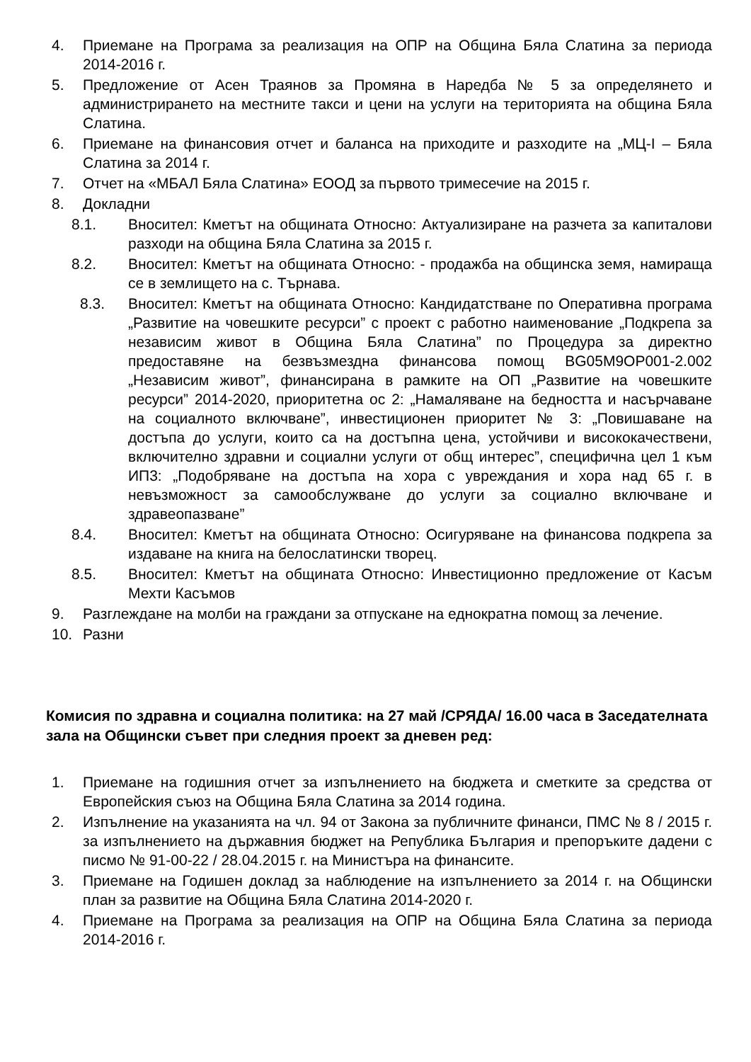4. Приемане на Програма за реализация на ОПР на Община Бяла Слатина за периода 2014-2016 г.
5. Предложение от Асен Траянов за Промяна в Наредба № 5 за определянето и администрирането на местните такси и цени на услуги на територията на община Бяла Слатина.
6. Приемане на финансовия отчет и баланса на приходите и разходите на „МЦ-I – Бяла Слатина за 2014 г.
7. Отчет на «МБАЛ Бяла Слатина» ЕООД за първото тримесечие на 2015 г.
8. Докладни
8.1. Вносител: Кметът на общината Относно: Актуализиране на разчета за капиталови разходи на община Бяла Слатина за 2015 г.
8.2. Вносител: Кметът на общината Относно: - продажба на общинска земя, намираща се в землището на с. Търнава.
8.3. Вносител: Кметът на общината Относно: Кандидатстване по Оперативна програма „Развитие на човешките ресурси” с проект с работно наименование „Подкрепа за независим живот в Община Бяла Слатина” по Процедура за директно предоставяне на безвъзмездна финансова помощ BG05M9OP001-2.002 „Независим живот”, финансирана в рамките на ОП „Развитие на човешките ресурси” 2014-2020, приоритетна ос 2: „Намаляване на бедността и насърчаване на социалното включване”, инвестиционен приоритет № 3: „Повишаване на достъпа до услуги, които са на достъпна цена, устойчиви и висококачествени, включително здравни и социални услуги от общ интерес”, специфична цел 1 към ИП3: „Подобряване на достъпа на хора с увреждания и хора над 65 г. в невъзможност за самообслужване до услуги за социално включване и здравеопазване”
8.4. Вносител: Кметът на общината Относно: Осигуряване на финансова подкрепа за издаване на книга на белослатински творец.
8.5. Вносител: Кметът на общината Относно: Инвестиционно предложение от Касъм Мехти Касъмов
9. Разглеждане на молби на граждани за отпускане на еднократна помощ за лечение.
10. Разни
Комисия по здравна и социална политика: на 27 май /СРЯДА/ 16.00 часа в Заседателната зала на Общински съвет при следния проект за дневен ред:
1. Приемане на годишния отчет за изпълнението на бюджета и сметките за средства от Европейския съюз на Община Бяла Слатина за 2014 година.
2. Изпълнение на указанията на чл. 94 от Закона за публичните финанси, ПМС № 8 / 2015 г. за изпълнението на държавния бюджет на Република България и препоръките дадени с писмо № 91-00-22 / 28.04.2015 г. на Министъра на финансите.
3. Приемане на Годишен доклад за наблюдение на изпълнението за 2014 г. на Общински план за развитие на Община Бяла Слатина 2014-2020 г.
4. Приемане на Програма за реализация на ОПР на Община Бяла Слатина за периода 2014-2016 г.